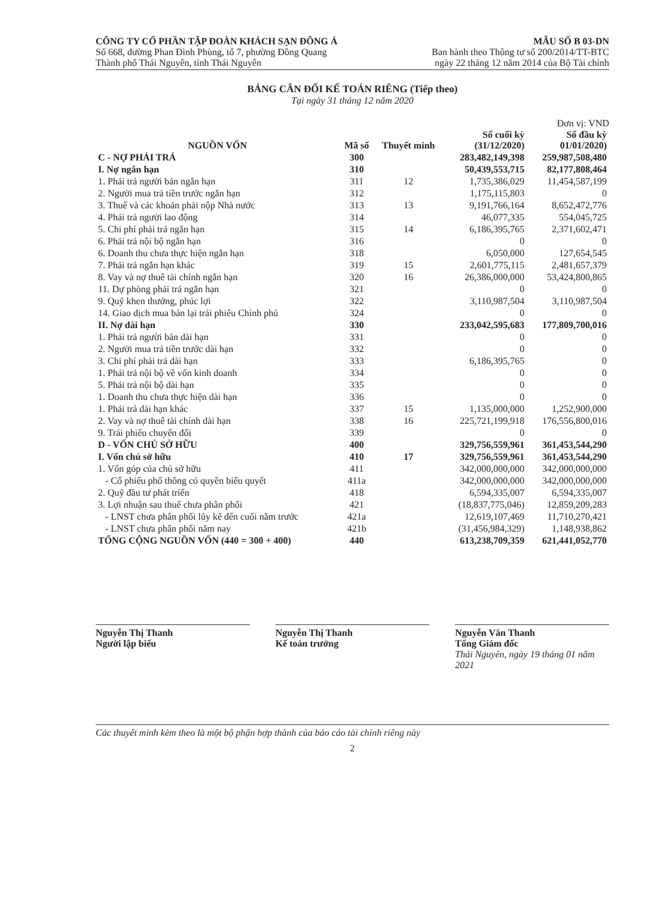CÔNG TY CỔ PHẦN TẬP ĐOÀN KHÁCH SẠN ĐÔNG Á
Số 668, đường Phan Đình Phùng, tổ 7, phường Đồng Quang
Thành phố Thái Nguyên, tỉnh Thái Nguyên
MẪU SỐ B 03-DN
Ban hành theo Thông tư số 200/2014/TT-BTC
ngày 22 tháng 12 năm 2014 của Bộ Tài chính
BẢNG CÂN ĐỐI KẾ TOÁN RIÊNG (Tiếp theo)
Tại ngày 31 tháng 12 năm 2020
Đơn vị: VND
| NGUỒN VỐN | Mã số | Thuyết minh | Số cuối kỳ (31/12/2020) | Số đầu kỳ 01/01/2020) |
| --- | --- | --- | --- | --- |
| C - NỢ PHẢI TRẢ | 300 | | 283,482,149,398 | 259,987,508,480 |
| I. Nợ ngắn hạn | 310 | | 50,439,553,715 | 82,177,808,464 |
| 1. Phải trả người bán ngắn hạn | 311 | 12 | 1,735,386,029 | 11,454,587,199 |
| 2. Người mua trả tiền trước ngắn hạn | 312 | | 1,175,115,803 | 0 |
| 3. Thuế và các khoản phải nộp Nhà nước | 313 | 13 | 9,191,766,164 | 8,652,472,776 |
| 4. Phải trả người lao động | 314 | | 46,077,335 | 554,045,725 |
| 5. Chi phí phải trả ngắn hạn | 315 | 14 | 6,186,395,765 | 2,371,602,471 |
| 6. Phải trả nội bộ ngắn hạn | 316 | | 0 | 0 |
| 6. Doanh thu chưa thực hiện ngắn hạn | 318 | | 6,050,000 | 127,654,545 |
| 7. Phải trả ngắn hạn khác | 319 | 15 | 2,601,775,115 | 2,481,657,379 |
| 8. Vay và nợ thuê tài chính ngắn hạn | 320 | 16 | 26,386,000,000 | 53,424,800,865 |
| 11. Dự phòng phải trả ngắn hạn | 321 | | 0 | 0 |
| 9. Quỹ khen thưởng, phúc lợi | 322 | | 3,110,987,504 | 3,110,987,504 |
| 14. Giao dịch mua bán lại trái phiếu Chính phủ | 324 | | 0 | 0 |
| II. Nợ dài hạn | 330 | | 233,042,595,683 | 177,809,700,016 |
| 1. Phải trả người bán dài hạn | 331 | | 0 | 0 |
| 2. Người mua trả tiền trước dài hạn | 332 | | 0 | 0 |
| 3. Chi phí phải trả dài hạn | 333 | | 6,186,395,765 | 0 |
| 1. Phải trả nội bộ về vốn kinh doanh | 334 | | 0 | 0 |
| 5. Phải trả nội bộ dài hạn | 335 | | 0 | 0 |
| 1. Doanh thu chưa thực hiện dài hạn | 336 | | 0 | 0 |
| 1. Phải trả dài hạn khác | 337 | 15 | 1,135,000,000 | 1,252,900,000 |
| 2. Vay và nợ thuê tài chính dài hạn | 338 | 16 | 225,721,199,918 | 176,556,800,016 |
| 9. Trái phiếu chuyển đổi | 339 | | 0 | 0 |
| D - VỐN CHỦ SỞ HỮU | 400 | | 329,756,559,961 | 361,453,544,290 |
| I. Vốn chủ sở hữu | 410 | 17 | 329,756,559,961 | 361,453,544,290 |
| 1. Vốn góp của chủ sở hữu | 411 | | 342,000,000,000 | 342,000,000,000 |
| - Cổ phiếu phổ thông có quyền biểu quyết | 411a | | 342,000,000,000 | 342,000,000,000 |
| 2. Quỹ đầu tư phát triển | 418 | | 6,594,335,007 | 6,594,335,007 |
| 3. Lợi nhuận sau thuế chưa phân phối | 421 | | (18,837,775,046) | 12,859,209,283 |
| - LNST chưa phân phối lũy kế đến cuối năm trước | 421a | | 12,619,107,469 | 11,710,270,421 |
| - LNST chưa phân phối năm nay | 421b | | (31,456,984,329) | 1,148,938,862 |
| TỔNG CỘNG NGUỒN VỐN (440 = 300 + 400) | 440 | | 613,238,709,359 | 621,441,052,770 |
Nguyễn Thị Thanh
Người lập biểu
Nguyễn Thị Thanh
Kế toán trưởng
Nguyễn Văn Thanh
Tổng Giám đốc
Thái Nguyên, ngày 19 tháng 01 năm 2021
Các thuyết minh kèm theo là một bộ phận hợp thành của báo cáo tài chính riêng này
2